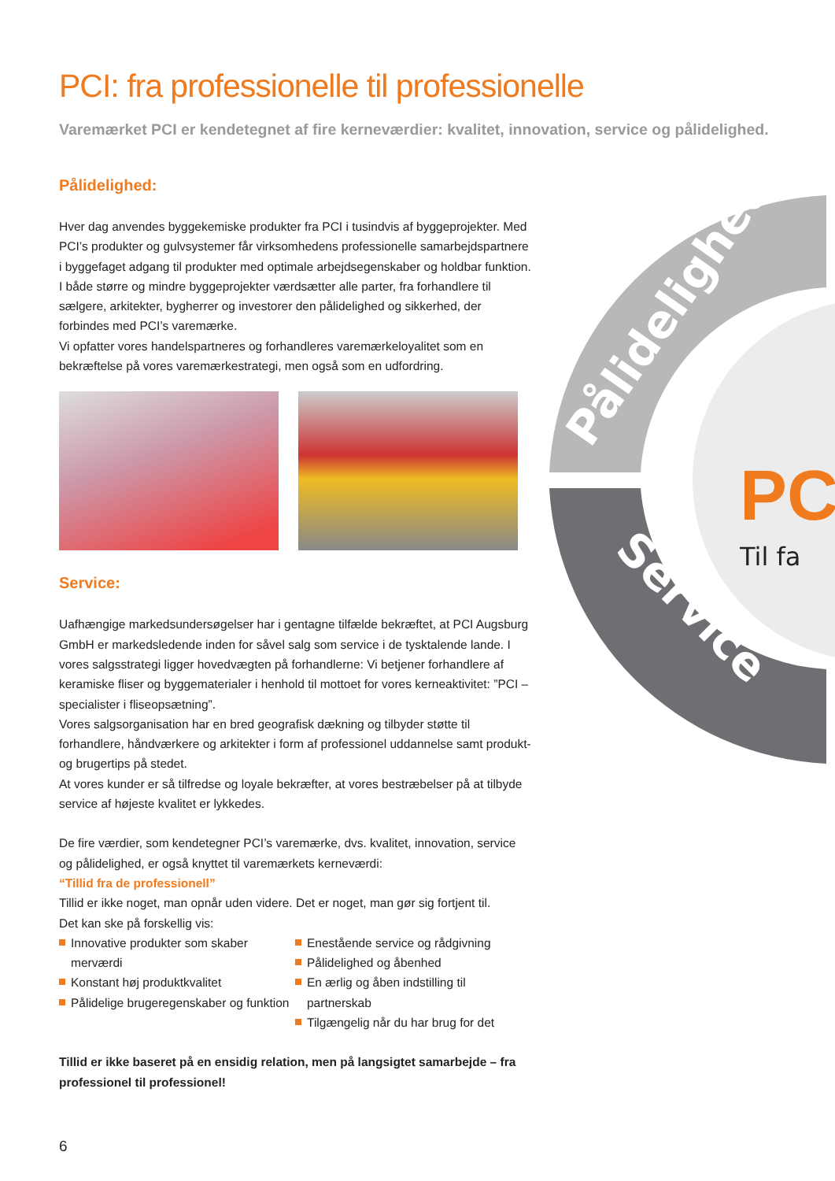PC
Til fa
Pålidelighed
Service
PCI: fra professionelle til professionelle
Varemærket PCI er kendetegnet af fire kerneværdier: kvalitet, innovation, service og pålidelighed.
Pålidelighed:
Hver dag anvendes byggekemiske produkter fra PCI i tusindvis af byggeprojekter. Med PCI’s produkter og gulvsystemer får virksomhedens professionelle samarbejdspartnere i byggefaget adgang til produkter med optimale arbejdsegenskaber og holdbar funktion. I både større og mindre byggeprojekter værdsætter alle parter, fra forhandlere til sælgere, arkitekter, bygherrer og investorer den pålidelighed og sikkerhed, der forbindes med PCI’s varemærke.
Vi opfatter vores handelspartneres og forhandleres varemærkeloyalitet som en bekræftelse på vores varemærkestrategi, men også som en udfordring.
Service:
Uafhængige markedsundersøgelser har i gentagne tilfælde bekræftet, at PCI Augsburg GmbH er markedsledende inden for såvel salg som service i de tysktalende lande. I vores salgsstrategi ligger hovedvægten på forhandlerne: Vi betjener forhandlere af keramiske fliser og byggematerialer i henhold til mottoet for vores kerneaktivitet: ”PCI – specialister i fliseopsætning”.
Vores salgsorganisation har en bred geografisk dækning og tilbyder støtte til forhandlere, håndværkere og arkitekter i form af professionel uddannelse samt produkt- og brugertips på stedet.
At vores kunder er så tilfredse og loyale bekræfter, at vores bestræbelser på at tilbyde service af højeste kvalitet er lykkedes.
De fire værdier, som kendetegner PCI’s varemærke, dvs. kvalitet, innovation, service og pålidelighed, er også knyttet til varemærkets kerneværdi:
“Tillid fra de professionell”
Tillid er ikke noget, man opnår uden videre. Det er noget, man gør sig fortjent til.
Det kan ske på forskellig vis:
Innovative produkter som skaber merværdi
Konstant høj produktkvalitet
Pålidelige brugeregenskaber og funktion
Enestående service og rådgivning
Pålidelighed og åbenhed
En ærlig og åben indstilling til partnerskab
Tilgængelig når du har brug for det
Tillid er ikke baseret på en ensidig relation, men på langsigtet samarbejde – fra professionel til professionel!
6